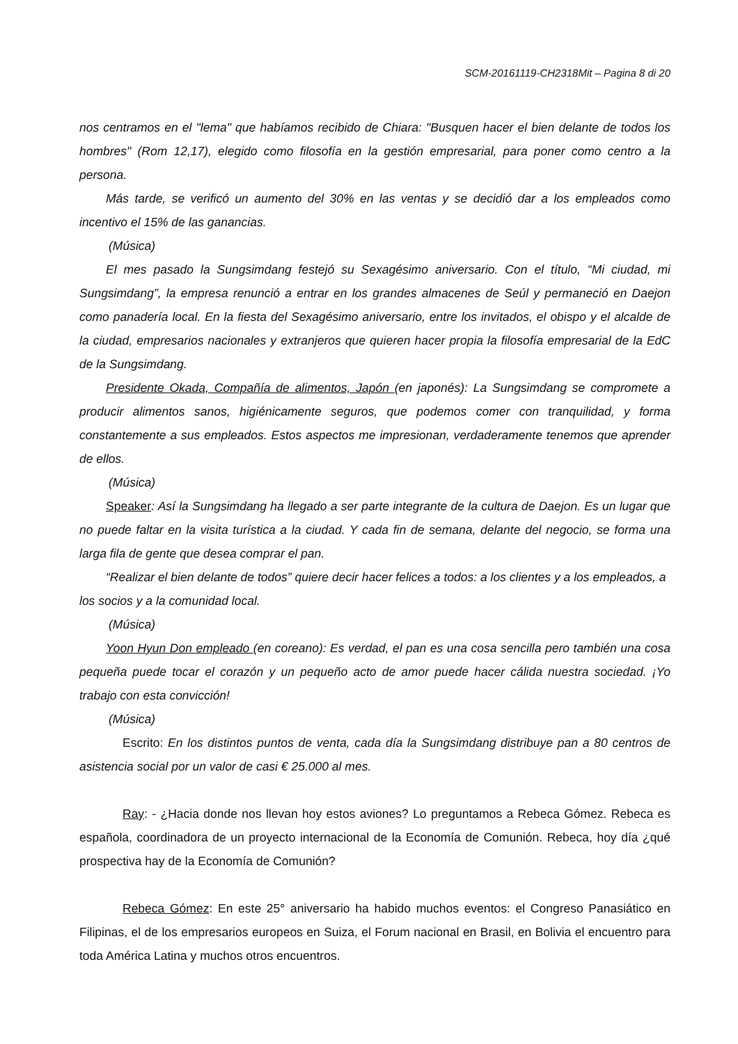SCM-20161119-CH2318Mit – Pagina 8 di 20
nos centramos en el "lema" que habíamos recibido de Chiara: "Busquen hacer el bien delante de todos los hombres" (Rom 12,17), elegido como filosofía en la gestión empresarial, para poner como centro a la persona.
Más tarde, se verificó un aumento del 30% en las ventas y se decidió dar a los empleados como incentivo el 15% de las ganancias.
(Música)
El mes pasado la Sungsimdang festejó su Sexagésimo aniversario. Con el título, “Mi ciudad, mi Sungsimdang”, la empresa renunció a entrar en los grandes almacenes de Seúl y permaneció en Daejon como panadería local. En la fiesta del Sexagésimo aniversario, entre los invitados, el obispo y el alcalde de la ciudad, empresarios nacionales y extranjeros que quieren hacer propia la filosofía empresarial de la EdC de la Sungsimdang.
Presidente Okada, Compañía de alimentos, Japón (en japonés): La Sungsimdang se compromete a producir alimentos sanos, higiénicamente seguros, que podemos comer con tranquilidad, y forma constantemente a sus empleados. Estos aspectos me impresionan, verdaderamente tenemos que aprender de ellos.
(Música)
Speaker: Así la Sungsimdang ha llegado a ser parte integrante de la cultura de Daejon. Es un lugar que no puede faltar en la visita turística a la ciudad. Y cada fin de semana, delante del negocio, se forma una larga fila de gente que desea comprar el pan.
“Realizar el bien delante de todos” quiere decir hacer felices a todos: a los clientes y a los empleados, a los socios y a la comunidad local.
(Música)
Yoon Hyun Don empleado (en coreano): Es verdad, el pan es una cosa sencilla pero también una cosa pequeña puede tocar el corazón y un pequeño acto de amor puede hacer cálida nuestra sociedad. ¡Yo trabajo con esta convicción!
(Música)
Escrito: En los distintos puntos de venta, cada día la Sungsimdang distribuye pan a 80 centros de asistencia social por un valor de casi € 25.000 al mes.
Ray: - ¿Hacia donde nos llevan hoy estos aviones? Lo preguntamos a Rebeca Gómez. Rebeca es española, coordinadora de un proyecto internacional de la Economía de Comunión. Rebeca, hoy día ¿qué prospectiva hay de la Economía de Comunión?
Rebeca Gómez: En este 25° aniversario ha habido muchos eventos: el Congreso Panasiático en Filipinas, el de los empresarios europeos en Suiza, el Forum nacional en Brasil, en Bolivia el encuentro para toda América Latina y muchos otros encuentros.